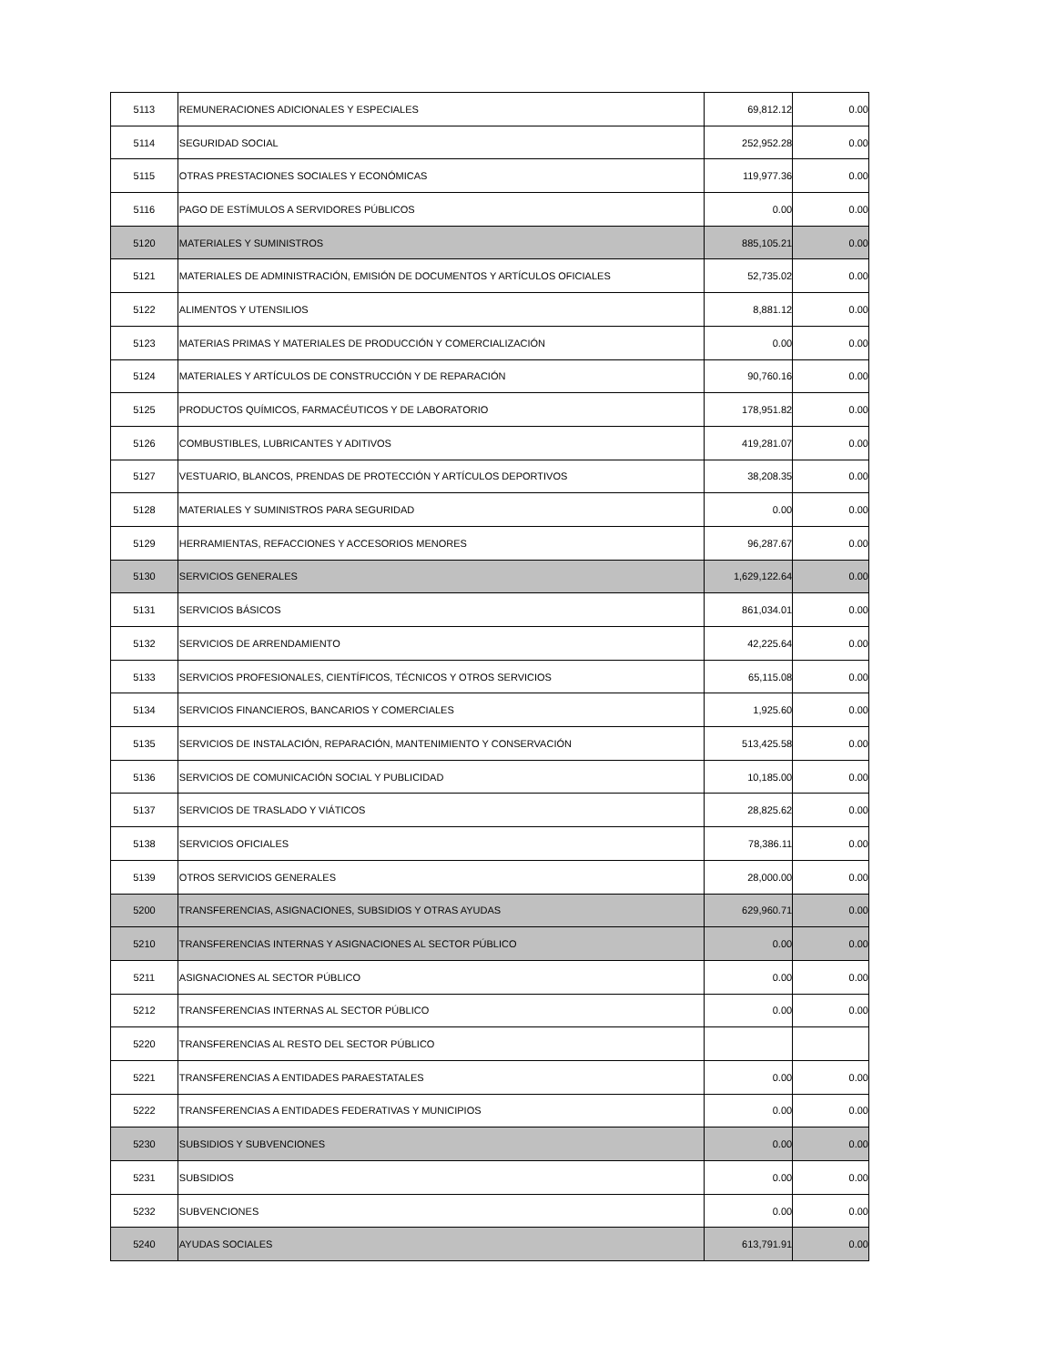| 5113 | REMUNERACIONES ADICIONALES Y ESPECIALES | 69,812.12 | 0.00 |
| 5114 | SEGURIDAD SOCIAL | 252,952.28 | 0.00 |
| 5115 | OTRAS PRESTACIONES SOCIALES Y ECONÓMICAS | 119,977.36 | 0.00 |
| 5116 | PAGO DE ESTÍMULOS A SERVIDORES PÚBLICOS | 0.00 | 0.00 |
| 5120 | MATERIALES Y SUMINISTROS | 885,105.21 | 0.00 |
| 5121 | MATERIALES DE ADMINISTRACIÓN, EMISIÓN DE DOCUMENTOS Y ARTÍCULOS OFICIALES | 52,735.02 | 0.00 |
| 5122 | ALIMENTOS Y UTENSILIOS | 8,881.12 | 0.00 |
| 5123 | MATERIAS PRIMAS Y MATERIALES DE PRODUCCIÓN Y COMERCIALIZACIÓN | 0.00 | 0.00 |
| 5124 | MATERIALES Y ARTÍCULOS DE CONSTRUCCIÓN Y DE REPARACIÓN | 90,760.16 | 0.00 |
| 5125 | PRODUCTOS QUÍMICOS, FARMACÉUTICOS Y DE LABORATORIO | 178,951.82 | 0.00 |
| 5126 | COMBUSTIBLES, LUBRICANTES Y ADITIVOS | 419,281.07 | 0.00 |
| 5127 | VESTUARIO, BLANCOS, PRENDAS DE PROTECCIÓN Y ARTÍCULOS DEPORTIVOS | 38,208.35 | 0.00 |
| 5128 | MATERIALES Y SUMINISTROS PARA SEGURIDAD | 0.00 | 0.00 |
| 5129 | HERRAMIENTAS, REFACCIONES Y ACCESORIOS MENORES | 96,287.67 | 0.00 |
| 5130 | SERVICIOS GENERALES | 1,629,122.64 | 0.00 |
| 5131 | SERVICIOS BÁSICOS | 861,034.01 | 0.00 |
| 5132 | SERVICIOS DE ARRENDAMIENTO | 42,225.64 | 0.00 |
| 5133 | SERVICIOS PROFESIONALES, CIENTÍFICOS, TÉCNICOS Y OTROS SERVICIOS | 65,115.08 | 0.00 |
| 5134 | SERVICIOS FINANCIEROS, BANCARIOS Y COMERCIALES | 1,925.60 | 0.00 |
| 5135 | SERVICIOS DE INSTALACIÓN, REPARACIÓN, MANTENIMIENTO Y CONSERVACIÓN | 513,425.58 | 0.00 |
| 5136 | SERVICIOS DE COMUNICACIÓN SOCIAL Y PUBLICIDAD | 10,185.00 | 0.00 |
| 5137 | SERVICIOS DE TRASLADO Y VIÁTICOS | 28,825.62 | 0.00 |
| 5138 | SERVICIOS OFICIALES | 78,386.11 | 0.00 |
| 5139 | OTROS SERVICIOS GENERALES | 28,000.00 | 0.00 |
| 5200 | TRANSFERENCIAS, ASIGNACIONES, SUBSIDIOS Y OTRAS AYUDAS | 629,960.71 | 0.00 |
| 5210 | TRANSFERENCIAS INTERNAS Y ASIGNACIONES AL SECTOR PÚBLICO | 0.00 | 0.00 |
| 5211 | ASIGNACIONES AL SECTOR PÚBLICO | 0.00 | 0.00 |
| 5212 | TRANSFERENCIAS INTERNAS AL SECTOR PÚBLICO | 0.00 | 0.00 |
| 5220 | TRANSFERENCIAS AL RESTO DEL SECTOR PÚBLICO | | |
| 5221 | TRANSFERENCIAS A ENTIDADES PARAESTATALES | 0.00 | 0.00 |
| 5222 | TRANSFERENCIAS A ENTIDADES FEDERATIVAS Y MUNICIPIOS | 0.00 | 0.00 |
| 5230 | SUBSIDIOS Y SUBVENCIONES | 0.00 | 0.00 |
| 5231 | SUBSIDIOS | 0.00 | 0.00 |
| 5232 | SUBVENCIONES | 0.00 | 0.00 |
| 5240 | AYUDAS SOCIALES | 613,791.91 | 0.00 |